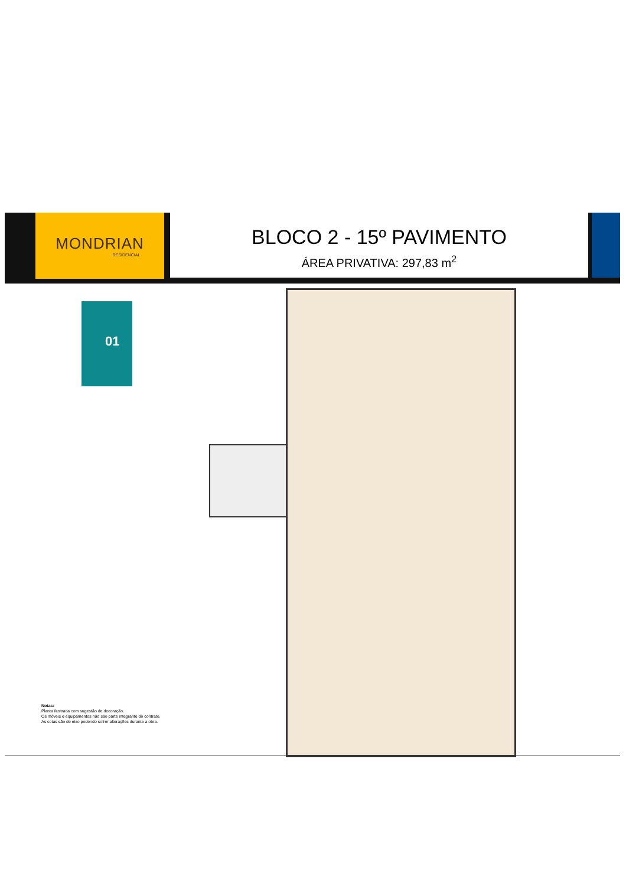MONDRIAN
RESIDENCIAL
BLOCO 2 - 15º PAVIMENTO
ÁREA PRIVATIVA: 297,83 m<sup>2</sup>
01
Notas:
Planta ilustrada com sugestão de decoração.
Os móveis e equipamentos não são parte integrante do contrato.
As cotas são de eixo podendo sofrer alterações durante a obra.